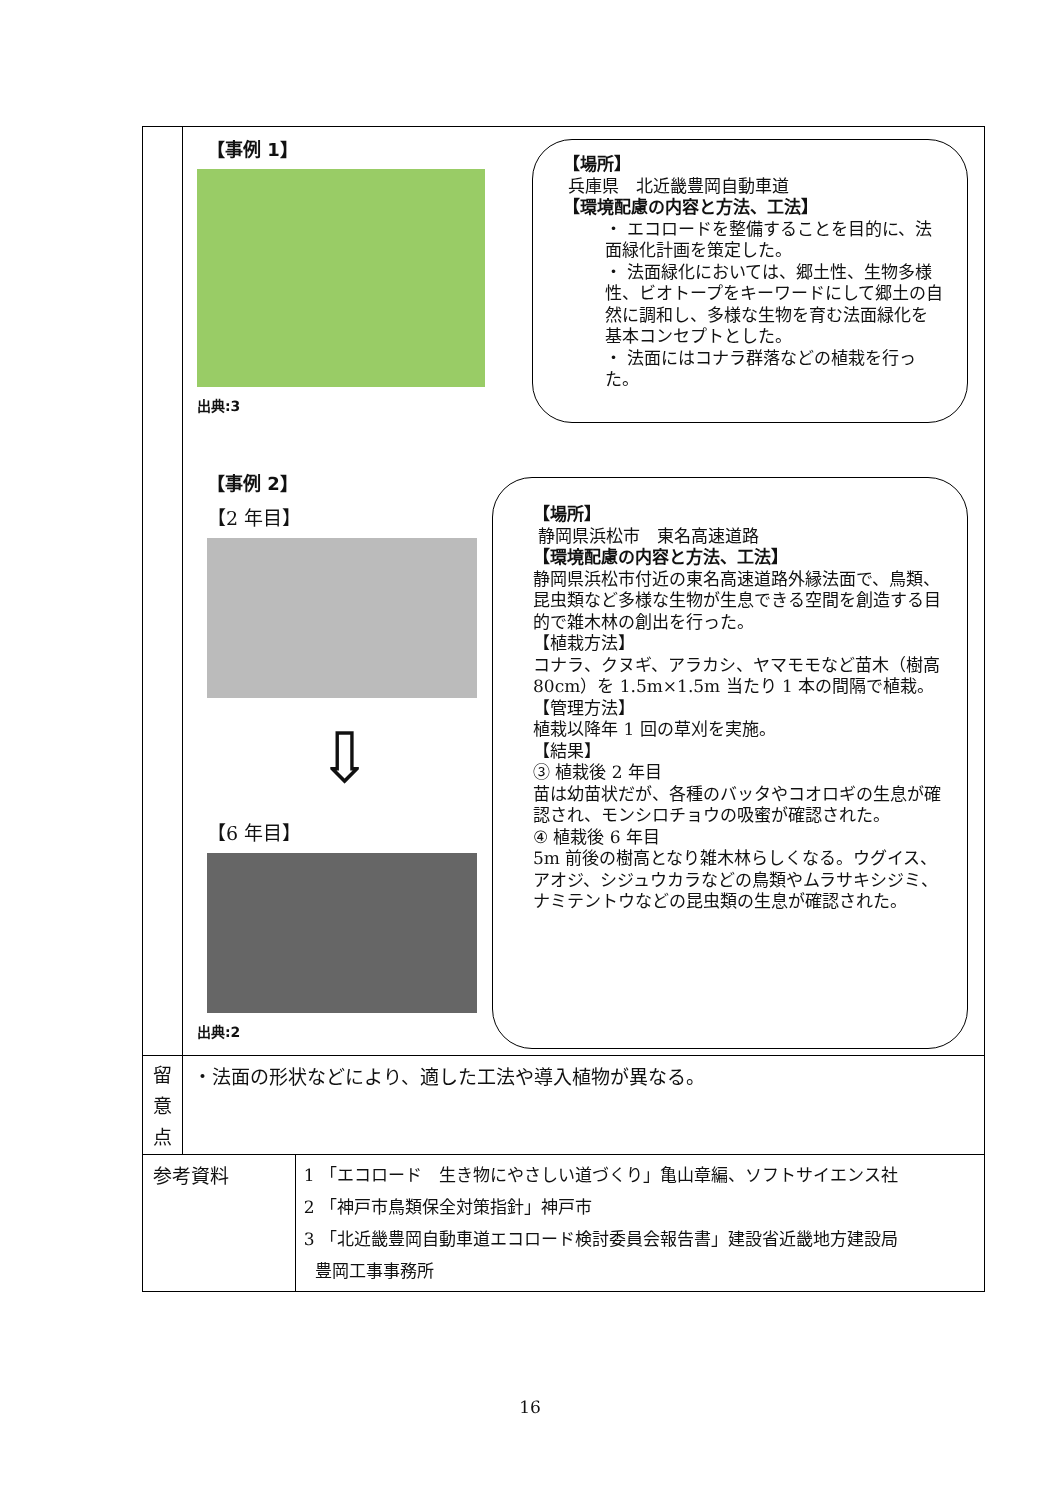| | 【事例 1】 出典:3 【場所】 兵庫県 北近畿豊岡自動車道 【環境配慮の内容と方法、工法】 ・ エコロードを整備することを目的に、法面緑化計画を策定した。 ・ 法面緑化においては、郷土性、生物多様性、ビオトープをキーワードにして郷土の自然に調和し、多様な生物を育む法面緑化を基本コンセプトとした。 ・ 法面にはコナラ群落などの植栽を行った。 【事例 2】 【2 年目】 ⇩ 【6 年目】 出典:2 【場所】 静岡県浜松市 東名高速道路 【環境配慮の内容と方法、工法】 静岡県浜松市付近の東名高速道路外縁法面で、鳥類、昆虫類など多様な生物が生息できる空間を創造する目的で雑木林の創出を行った。 【植栽方法】 コナラ、クヌギ、アラカシ、ヤマモモなど苗木（樹高 80cm）を 1.5m×1.5m 当たり 1 本の間隔で植栽。 【管理方法】 植栽以降年 1 回の草刈を実施。 【結果】 ③ 植栽後 2 年目 苗は幼苗状だが、各種のバッタやコオロギの生息が確認され、モンシロチョウの吸蜜が確認された。 ④ 植栽後 6 年目 5m 前後の樹高となり雑木林らしくなる。ウグイス、アオジ、シジュウカラなどの鳥類やムラサキシジミ、ナミテントウなどの昆虫類の生息が確認された。 | |
| 留 意 点 | ・法面の形状などにより、適した工法や導入植物が異なる。 | |
| 参考資料 | | 1 「エコロード 生き物にやさしい道づくり」亀山章編、ソフトサイエンス社 2 「神戸市鳥類保全対策指針」神戸市 3 「北近畿豊岡自動車道エコロード検討委員会報告書」建設省近畿地方建設局 豊岡工事事務所 |
16